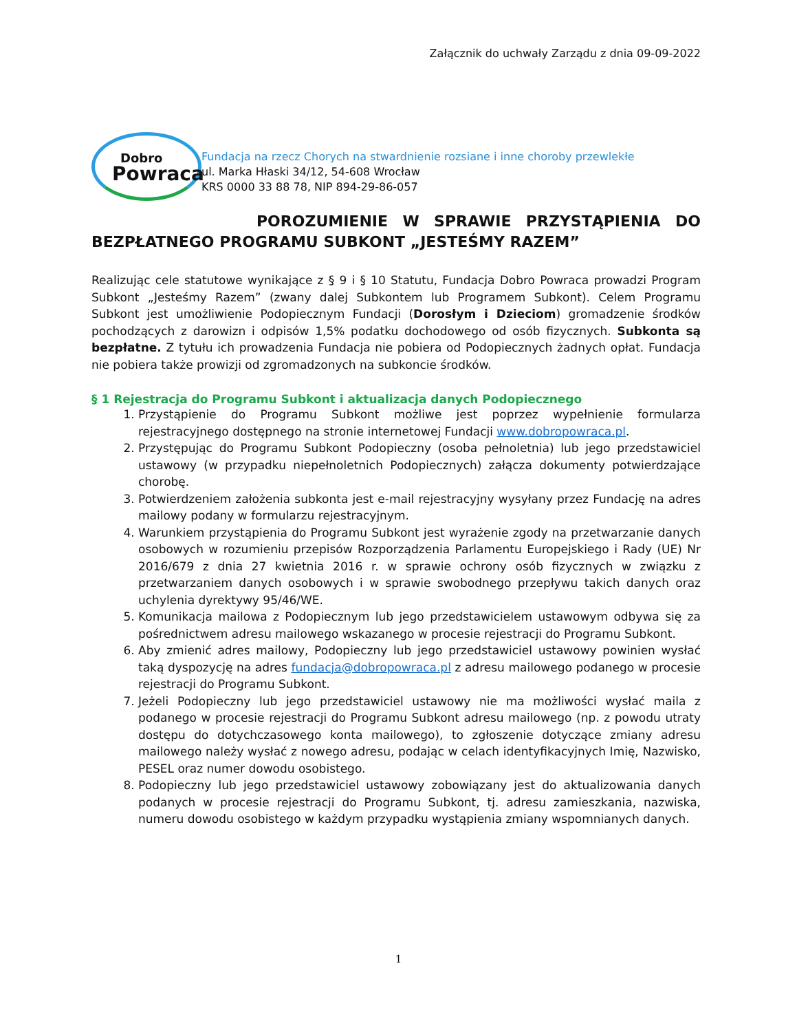Załącznik do uchwały Zarządu z dnia 09-09-2022
Dobro
Powraca
Fundacja na rzecz Chorych na stwardnienie rozsiane i inne choroby przewlekłe
ul. Marka Hłaski 34/12, 54-608 Wrocław
KRS 0000 33 88 78, NIP 894-29-86-057
POROZUMIENIE W SPRAWIE PRZYSTĄPIENIA DO BEZPŁATNEGO PROGRAMU SUBKONT „JESTEŚMY RAZEM”
Realizując cele statutowe wynikające z § 9 i § 10 Statutu, Fundacja Dobro Powraca prowadzi Program Subkont „Jesteśmy Razem” (zwany dalej Subkontem lub Programem Subkont). Celem Programu Subkont jest umożliwienie Podopiecznym Fundacji (Dorosłym i Dzieciom) gromadzenie środków pochodzących z darowizn i odpisów 1,5% podatku dochodowego od osób fizycznych. Subkonta są bezpłatne. Z tytułu ich prowadzenia Fundacja nie pobiera od Podopiecznych żadnych opłat. Fundacja nie pobiera także prowizji od zgromadzonych na subkoncie środków.
§ 1 Rejestracja do Programu Subkont i aktualizacja danych Podopiecznego
1. Przystąpienie do Programu Subkont możliwe jest poprzez wypełnienie formularza rejestracyjnego dostępnego na stronie internetowej Fundacji www.dobropowraca.pl.
2. Przystępując do Programu Subkont Podopieczny (osoba pełnoletnia) lub jego przedstawiciel ustawowy (w przypadku niepełnoletnich Podopiecznych) załącza dokumenty potwierdzające chorobę.
3. Potwierdzeniem założenia subkonta jest e-mail rejestracyjny wysyłany przez Fundację na adres mailowy podany w formularzu rejestracyjnym.
4. Warunkiem przystąpienia do Programu Subkont jest wyrażenie zgody na przetwarzanie danych osobowych w rozumieniu przepisów Rozporządzenia Parlamentu Europejskiego i Rady (UE) Nr 2016/679 z dnia 27 kwietnia 2016 r. w sprawie ochrony osób fizycznych w związku z przetwarzaniem danych osobowych i w sprawie swobodnego przepływu takich danych oraz uchylenia dyrektywy 95/46/WE.
5. Komunikacja mailowa z Podopiecznym lub jego przedstawicielem ustawowym odbywa się za pośrednictwem adresu mailowego wskazanego w procesie rejestracji do Programu Subkont.
6. Aby zmienić adres mailowy, Podopieczny lub jego przedstawiciel ustawowy powinien wysłać taką dyspozycję na adres fundacja@dobropowraca.pl z adresu mailowego podanego w procesie rejestracji do Programu Subkont.
7. Jeżeli Podopieczny lub jego przedstawiciel ustawowy nie ma możliwości wysłać maila z podanego w procesie rejestracji do Programu Subkont adresu mailowego (np. z powodu utraty dostępu do dotychczasowego konta mailowego), to zgłoszenie dotyczące zmiany adresu mailowego należy wysłać z nowego adresu, podając w celach identyfikacyjnych Imię, Nazwisko, PESEL oraz numer dowodu osobistego.
8. Podopieczny lub jego przedstawiciel ustawowy zobowiązany jest do aktualizowania danych podanych w procesie rejestracji do Programu Subkont, tj. adresu zamieszkania, nazwiska, numeru dowodu osobistego w każdym przypadku wystąpienia zmiany wspomnianych danych.
1